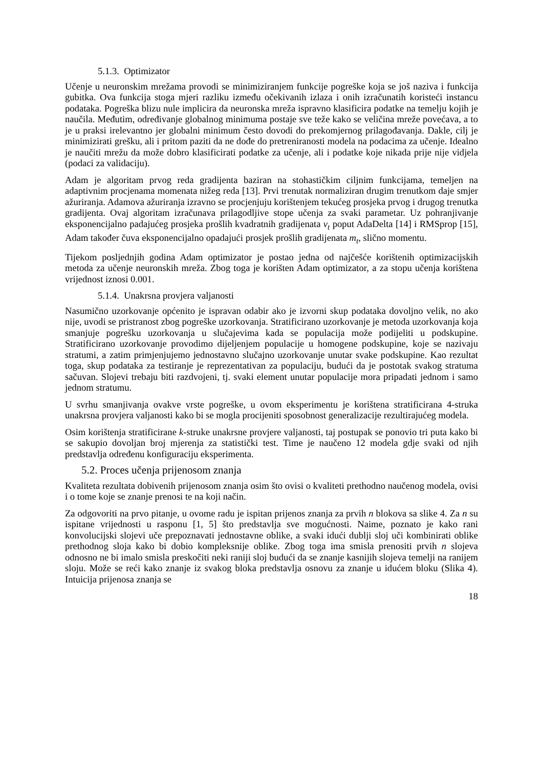5.1.3. Optimizator
Učenje u neuronskim mrežama provodi se minimiziranjem funkcije pogreške koja se još naziva i funkcija gubitka. Ova funkcija stoga mjeri razliku između očekivanih izlaza i onih izračunatih koristeći instancu podataka. Pogreška blizu nule implicira da neuronska mreža ispravno klasificira podatke na temelju kojih je naučila. Međutim, određivanje globalnog minimuma postaje sve teže kako se veličina mreže povećava, a to je u praksi irelevantno jer globalni minimum često dovodi do prekomjernog prilagođavanja. Dakle, cilj je minimizirati grešku, ali i pritom paziti da ne dođe do pretreniranosti modela na podacima za učenje. Idealno je naučiti mrežu da može dobro klasificirati podatke za učenje, ali i podatke koje nikada prije nije vidjela (podaci za validaciju).
Adam je algoritam prvog reda gradijenta baziran na stohastičkim ciljnim funkcijama, temeljen na adaptivnim procjenama momenata nižeg reda [13]. Prvi trenutak normaliziran drugim trenutkom daje smjer ažuriranja. Adamova ažuriranja izravno se procjenjuju korištenjem tekućeg prosjeka prvog i drugog trenutka gradijenta. Ovaj algoritam izračunava prilagodljive stope učenja za svaki parametar. Uz pohranjivanje eksponencijalno padajućeg prosjeka prošlih kvadratnih gradijenata v<sub>t</sub> poput AdaDelta [14] i RMSprop [15], Adam također čuva eksponencijalno opadajući prosjek prošlih gradijenata m<sub>t</sub>, slično momentu.
Tijekom posljednjih godina Adam optimizator je postao jedna od najčešće korištenih optimizacijskih metoda za učenje neuronskih mreža. Zbog toga je korišten Adam optimizator, a za stopu učenja korištena vrijednost iznosi 0.001.
5.1.4. Unakrsna provjera valjanosti
Nasumično uzorkovanje općenito je ispravan odabir ako je izvorni skup podataka dovoljno velik, no ako nije, uvodi se pristranost zbog pogreške uzorkovanja. Stratificirano uzorkovanje je metoda uzorkovanja koja smanjuje pogrešku uzorkovanja u slučajevima kada se populacija može podijeliti u podskupine. Stratificirano uzorkovanje provodimo dijeljenjem populacije u homogene podskupine, koje se nazivaju stratumi, a zatim primjenjujemo jednostavno slučajno uzorkovanje unutar svake podskupine. Kao rezultat toga, skup podataka za testiranje je reprezentativan za populaciju, budući da je postotak svakog stratuma sačuvan. Slojevi trebaju biti razdvojeni, tj. svaki element unutar populacije mora pripadati jednom i samo jednom stratumu.
U svrhu smanjivanja ovakve vrste pogreške, u ovom eksperimentu je korištena stratificirana 4-struka unakrsna provjera valjanosti kako bi se mogla procijeniti sposobnost generalizacije rezultirajućeg modela.
Osim korištenja stratificirane k-struke unakrsne provjere valjanosti, taj postupak se ponovio tri puta kako bi se sakupio dovoljan broj mjerenja za statistički test. Time je naučeno 12 modela gdje svaki od njih predstavlja određenu konfiguraciju eksperimenta.
5.2. Proces učenja prijenosom znanja
Kvaliteta rezultata dobivenih prijenosom znanja osim što ovisi o kvaliteti prethodno naučenog modela, ovisi i o tome koje se znanje prenosi te na koji način.
Za odgovoriti na prvo pitanje, u ovome radu je ispitan prijenos znanja za prvih n blokova sa slike 4. Za n su ispitane vrijednosti u rasponu [1, 5] što predstavlja sve mogućnosti. Naime, poznato je kako rani konvolucijski slojevi uče prepoznavati jednostavne oblike, a svaki idući dublji sloj uči kombinirati oblike prethodnog sloja kako bi dobio kompleksnije oblike. Zbog toga ima smisla prenositi prvih n slojeva odnosno ne bi imalo smisla preskočiti neki raniji sloj budući da se znanje kasnijih slojeva temelji na ranijem sloju. Može se reći kako znanje iz svakog bloka predstavlja osnovu za znanje u idućem bloku (Slika 4). Intuicija prijenosa znanja se
18